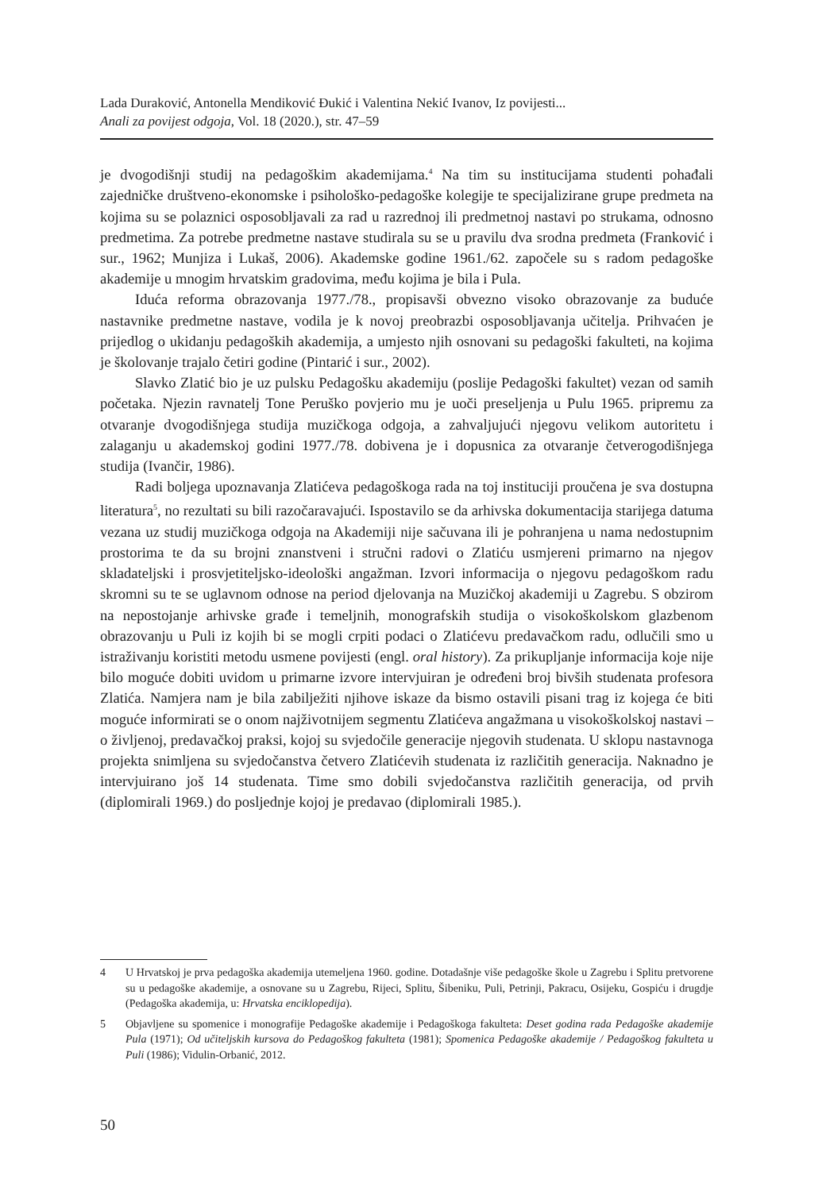Lada Duraković, Antonella Mendiković Đukić i Valentina Nekić Ivanov, Iz povijesti...
Anali za povijest odgoja, Vol. 18 (2020.), str. 47–59
je dvogodišnji studij na pedagoškim akademijama.<sup>4</sup> Na tim su institucijama studenti pohađali zajedničke društveno-ekonomske i psihološko-pedagoške kolegije te specijalizirane grupe predmeta na kojima su se polaznici osposobljavali za rad u razrednoj ili predmetnoj nastavi po strukama, odnosno predmetima. Za potrebe predmetne nastave studirala su se u pravilu dva srodna predmeta (Franković i sur., 1962; Munjiza i Lukaš, 2006). Akademske godine 1961./62. započele su s radom pedagoške akademije u mnogim hrvatskim gradovima, među kojima je bila i Pula.
Iduća reforma obrazovanja 1977./78., propisavši obvezno visoko obrazovanje za buduće nastavnike predmetne nastave, vodila je k novoj preobrazbi osposobljavanja učitelja. Prihvaćen je prijedlog o ukidanju pedagoških akademija, a umjesto njih osnovani su pedagoški fakulteti, na kojima je školovanje trajalo četiri godine (Pintarić i sur., 2002).
Slavko Zlatić bio je uz pulsku Pedagošku akademiju (poslije Pedagoški fakultet) vezan od samih početaka. Njezin ravnatelj Tone Peruško povjerio mu je uoči preseljenja u Pulu 1965. pripremu za otvaranje dvogodišnjega studija muzičkoga odgoja, a zahvaljujući njegovu velikom autoritetu i zalaganju u akademskoj godini 1977./78. dobivena je i dopusnica za otvaranje četverogodišnjega studija (Ivančir, 1986).
Radi boljega upoznavanja Zlatićeva pedagoškoga rada na toj instituciji proučena je sva dostupna literatura<sup>5</sup>, no rezultati su bili razočaravajući. Ispostavilo se da arhivska dokumentacija starijega datuma vezana uz studij muzičkoga odgoja na Akademiji nije sačuvana ili je pohranjena u nama nedostupnim prostorima te da su brojni znanstveni i stručni radovi o Zlatiću usmjereni primarno na njegov skladateljski i prosvjetiteljsko-ideološki angažman. Izvori informacija o njegovu pedagoškom radu skromni su te se uglavnom odnose na period djelovanja na Muzičkoj akademiji u Zagrebu. S obzirom na nepostojanje arhivske građe i temeljnih, monografskih studija o visokoškolskom glazbenom obrazovanju u Puli iz kojih bi se mogli crpiti podaci o Zlatićevu predavačkom radu, odlučili smo u istraživanju koristiti metodu usmene povijesti (engl. oral history). Za prikupljanje informacija koje nije bilo moguće dobiti uvidom u primarne izvore intervjuiran je određeni broj bivših studenata profesora Zlatića. Namjera nam je bila zabilježiti njihove iskaze da bismo ostavili pisani trag iz kojega će biti moguće informirati se o onom najživotnijem segmentu Zlatićeva angažmana u visokoškolskoj nastavi – o življenoj, predavačkoj praksi, kojoj su svjedočile generacije njegovih studenata. U sklopu nastavnoga projekta snimljena su svjedočanstva četvero Zlatićevih studenata iz različitih generacija. Naknadno je intervjuirano još 14 studenata. Time smo dobili svjedočanstva različitih generacija, od prvih (diplomirali 1969.) do posljednje kojoj je predavao (diplomirali 1985.).
4 U Hrvatskoj je prva pedagoška akademija utemeljena 1960. godine. Dotadašnje više pedagoške škole u Zagrebu i Splitu pretvorene su u pedagoške akademije, a osnovane su u Zagrebu, Rijeci, Splitu, Šibeniku, Puli, Petrinji, Pakracu, Osijeku, Gospiću i drugdje (Pedagoška akademija, u: Hrvatska enciklopedija).
5 Objavljene su spomenice i monografije Pedagoške akademije i Pedagoškoga fakulteta: Deset godina rada Pedagoške akademije Pula (1971); Od učiteljskih kursova do Pedagoškog fakulteta (1981); Spomenica Pedagoške akademije / Pedagoškog fakulteta u Puli (1986); Vidulin-Orbanić, 2012.
50